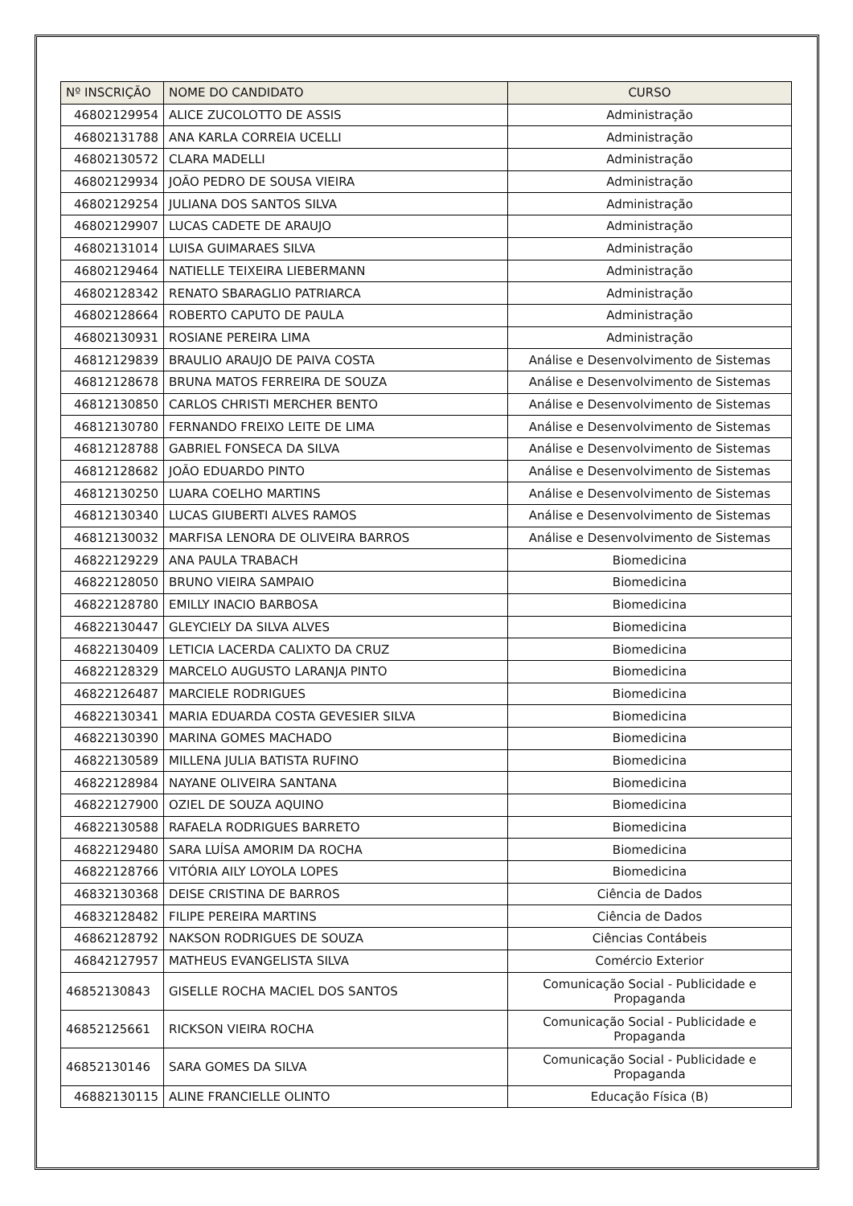| Nº INSCRIÇÃO | NOME DO CANDIDATO | CURSO |
| --- | --- | --- |
| 46802129954 | ALICE ZUCOLOTTO DE ASSIS | Administração |
| 46802131788 | ANA KARLA CORREIA UCELLI | Administração |
| 46802130572 | CLARA MADELLI | Administração |
| 46802129934 | JOÃO PEDRO DE SOUSA VIEIRA | Administração |
| 46802129254 | JULIANA DOS SANTOS SILVA | Administração |
| 46802129907 | LUCAS CADETE DE ARAUJO | Administração |
| 46802131014 | LUISA GUIMARAES SILVA | Administração |
| 46802129464 | NATIELLE TEIXEIRA LIEBERMANN | Administração |
| 46802128342 | RENATO SBARAGLIO PATRIARCA | Administração |
| 46802128664 | ROBERTO CAPUTO DE PAULA | Administração |
| 46802130931 | ROSIANE PEREIRA LIMA | Administração |
| 46812129839 | BRAULIO ARAUJO DE PAIVA COSTA | Análise e Desenvolvimento de Sistemas |
| 46812128678 | BRUNA MATOS FERREIRA DE SOUZA | Análise e Desenvolvimento de Sistemas |
| 46812130850 | CARLOS CHRISTI MERCHER BENTO | Análise e Desenvolvimento de Sistemas |
| 46812130780 | FERNANDO FREIXO LEITE DE LIMA | Análise e Desenvolvimento de Sistemas |
| 46812128788 | GABRIEL FONSECA DA SILVA | Análise e Desenvolvimento de Sistemas |
| 46812128682 | JOÃO EDUARDO PINTO | Análise e Desenvolvimento de Sistemas |
| 46812130250 | LUARA COELHO MARTINS | Análise e Desenvolvimento de Sistemas |
| 46812130340 | LUCAS GIUBERTI ALVES RAMOS | Análise e Desenvolvimento de Sistemas |
| 46812130032 | MARFISA LENORA DE OLIVEIRA BARROS | Análise e Desenvolvimento de Sistemas |
| 46822129229 | ANA PAULA TRABACH | Biomedicina |
| 46822128050 | BRUNO VIEIRA SAMPAIO | Biomedicina |
| 46822128780 | EMILLY INACIO BARBOSA | Biomedicina |
| 46822130447 | GLEYCIELY DA SILVA ALVES | Biomedicina |
| 46822130409 | LETICIA LACERDA CALIXTO DA CRUZ | Biomedicina |
| 46822128329 | MARCELO AUGUSTO LARANJA PINTO | Biomedicina |
| 46822126487 | MARCIELE RODRIGUES | Biomedicina |
| 46822130341 | MARIA EDUARDA COSTA GEVESIER SILVA | Biomedicina |
| 46822130390 | MARINA GOMES MACHADO | Biomedicina |
| 46822130589 | MILLENA JULIA BATISTA RUFINO | Biomedicina |
| 46822128984 | NAYANE OLIVEIRA SANTANA | Biomedicina |
| 46822127900 | OZIEL DE SOUZA AQUINO | Biomedicina |
| 46822130588 | RAFAELA RODRIGUES BARRETO | Biomedicina |
| 46822129480 | SARA LUÍSA AMORIM DA ROCHA | Biomedicina |
| 46822128766 | VITÓRIA AILY LOYOLA LOPES | Biomedicina |
| 46832130368 | DEISE CRISTINA DE BARROS | Ciência de Dados |
| 46832128482 | FILIPE PEREIRA MARTINS | Ciência de Dados |
| 46862128792 | NAKSON RODRIGUES DE SOUZA | Ciências Contábeis |
| 46842127957 | MATHEUS EVANGELISTA SILVA | Comércio Exterior |
| 46852130843 | GISELLE ROCHA MACIEL DOS SANTOS | Comunicação Social - Publicidade e Propaganda |
| 46852125661 | RICKSON VIEIRA ROCHA | Comunicação Social - Publicidade e Propaganda |
| 46852130146 | SARA GOMES DA SILVA | Comunicação Social - Publicidade e Propaganda |
| 46882130115 | ALINE FRANCIELLE OLINTO | Educação Física (B) |